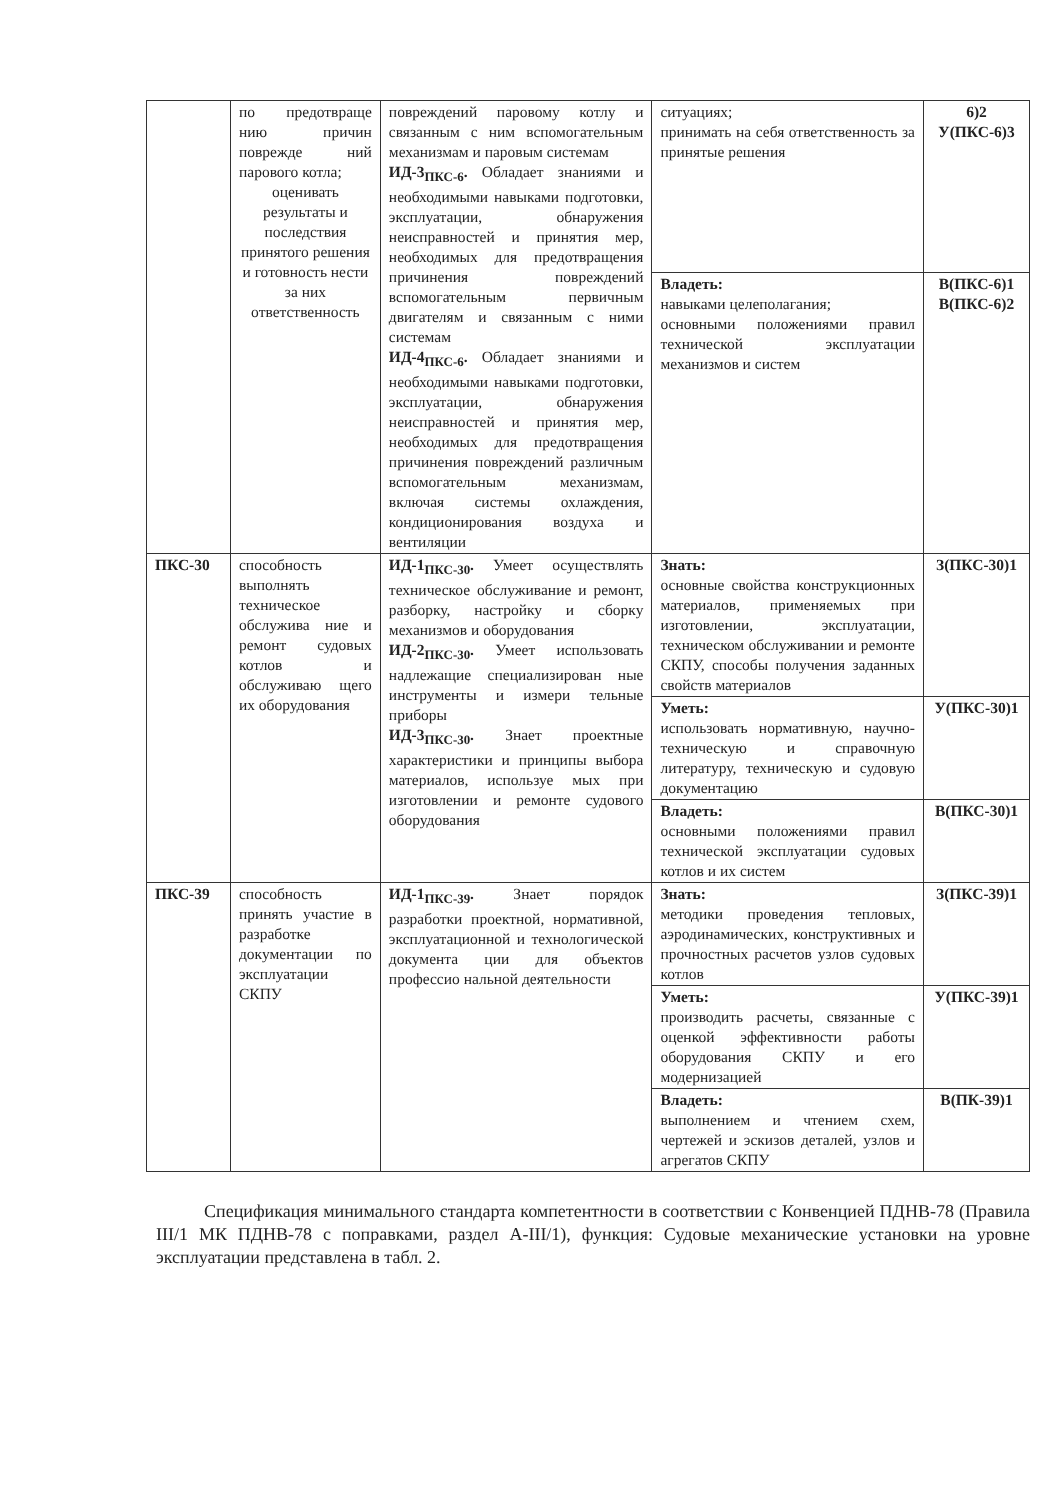| | по предотвраще нию причин поврежде ний парового котла; оценивать результаты и последствия принятого решения и готовность нести за них ответственность | повреждений паровому котлу и связанным с ним вспомогательным механизмам и паровым системам ИД-3<sub>ПКС-6</sub>. Обладает знаниями и необходимыми навыками подготовки, эксплуатации, обнаружения неисправностей и принятия мер, необходимых для предотвращения причинения повреждений вспомогательным первичным двигателям и связанным с ними системам ИД-4<sub>ПКС-6</sub>. Обладает знаниями и необходимыми навыками подготовки, эксплуатации, обнаружения неисправностей и принятия мер, необходимых для предотвращения причинения повреждений различным вспомогательным механизмам, включая системы охлаждения, кондиционирования воздуха и вентиляции | ситуациях; принимать на себя ответственность за принятые решения | 6)2 У(ПКС-6)3 |
| | | | Владеть: навыками целеполагания; основными положениями правил технической эксплуатации механизмов и систем | В(ПКС-6)1 В(ПКС-6)2 |
| ПКС-30 | способность выполнять техническое обслужива ние и ремонт судовых котлов и обслуживаю щего их оборудования | ИД-1<sub>ПКС-30</sub>. Умеет осуществлять техническое обслуживание и ремонт, разборку, настройку и сборку механизмов и оборудования ИД-2<sub>ПКС-30</sub>. Умеет использовать надлежащие специализирован ные инструменты и измери тельные приборы ИД-3<sub>ПКС-30</sub>. Знает проектные характеристики и принципы выбора материалов, используе мых при изготовлении и ремонте судового оборудования | Знать: основные свойства конструкционных материалов, применяемых при изготовлении, эксплуатации, техническом обслуживании и ремонте СКПУ, способы получения заданных свойств материалов | З(ПКС-30)1 |
| | | | Уметь: использовать нормативную, научно-техническую и справочную литературу, техническую и судовую документацию | У(ПКС-30)1 |
| | | | Владеть: основными положениями правил технической эксплуатации судовых котлов и их систем | В(ПКС-30)1 |
| ПКС-39 | способность принять участие в разработке документации по эксплуатации СКПУ | ИД-1<sub>ПКС-39</sub>. Знает порядок разработки проектной, нормативной, эксплуатационной и технологической документа ции для объектов профессио нальной деятельности | Знать: методики проведения тепловых, аэродинамических, конструктивных и прочностных расчетов узлов судовых котлов | З(ПКС-39)1 |
| | | | Уметь: производить расчеты, связанные с оценкой эффективности работы оборудования СКПУ и его модернизацией | У(ПКС-39)1 |
| | | | Владеть: выполнением и чтением схем, чертежей и эскизов деталей, узлов и агрегатов СКПУ | В(ПК-39)1 |
Спецификация минимального стандарта компетентности в соответствии с Конвенцией ПДНВ-78 (Правила III/1 МК ПДНВ-78 с поправками, раздел A-III/1), функция: Судовые механические установки на уровне эксплуатации представлена в табл. 2.